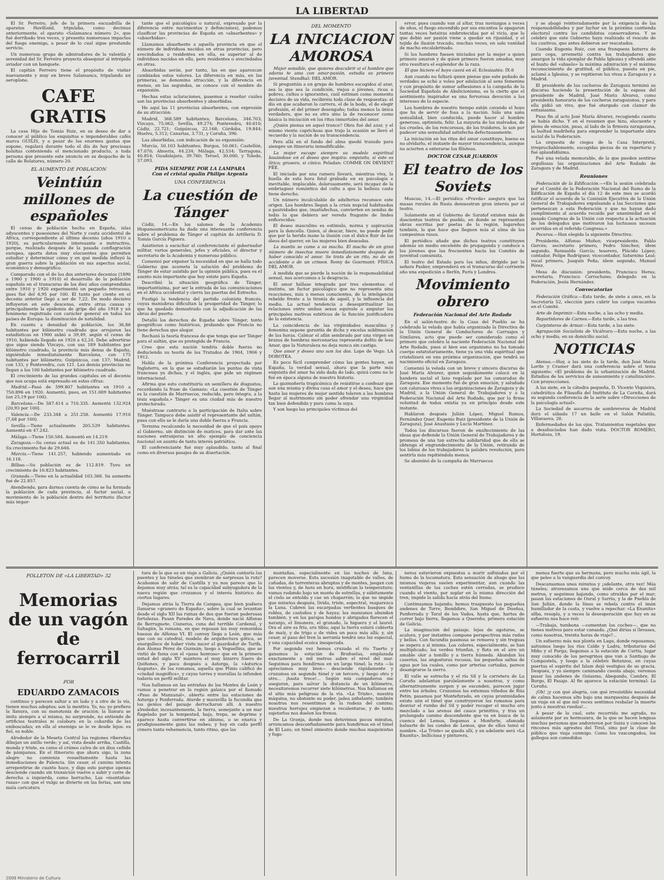LA LIBERTAD
El Sr. Ferreiro, jefe de la primera escuadrilla de aparatos Havilland, tripulaba, como decimos anteriormente, el aparato «Salamanca número 2», que fué derribado tres veces, y presenta numerosos impactos del fuego enemigo, a pesar de lo cual sigue prestando servicio.
Un numeroso grupo de admiradores de la valentía y serenidad del Sr. Ferreiro proyecta obsequiar al intrépido aviador con un banquete.
El capitán Ferreiro tiene el propósito de visitar nuevamente y muy en breve Salamanca, tripulando un aeroplano.
CAFE GRATIS
La casa Hijo de Tomás Ruiz, en su deseo de dar a conocer al público los exquisitos e imponderables cafés marca GUILIS, y a pesar de los enormes gastos que supone, regalará durante todo el día de hoy preciosas bolsitas conteniendo el mencionado producto, a toda persona que presente este anuncio en su despacho de la calle de Relatores, número 20.
EL AUMENTO DE POBLACION
Veintiún millones de españoles
El censo de población hecho en España, islas adyacentes y posesiones del Norte y costa occidental de Africa, correspondiente al último decenio (años 1910 a 1920), es particularmente interesante e instructivo, porque, realizado después de la pasada conflagración europea, aporta datos muy elocuentes que permiten estudiar y determinar cómo y en qué medida influyó la gran guerra sobre la población en sus aspectos social, económico y demográfico.
Comparado con el de los dos anteriores decenios (1890 a 1900 y 1900 a 1910) el desarrollo de la población española en el transcurso de los diez años comprendidos entre 1910 y 1920 experimentó un pequeño retroceso, pues fué del 6,95 por 100. El tanto por ciento en el decenio anterior llegó a ser de 7,22. De modo decisivo influyeron en este descenso, entre otras causas y principalmente la epidemia de gripe del año 1918 y un fenómeno registrado con carácter general en todos los países de Europa: la disminución de natalidad.
En cuanto a densidad de población, los 36,86 habitantes por kilómetro cuadrado que arrojaron las estadísticas en 1900 subió a 39,49, según el censo de 1910, habiendo llegado en 1920 a 42,24. Debe advertirse que sigue siendo Vizcaya, con sus 189 habitantes por kilómetro cuadrado, la provincia más densa de España, siguiéndole inmediatamente Barcelona, con 175 habitantes por kilómetro; Guipúzcoa, con 137; Madrid, con 133, y Pontevedra, con 121. Las demás provincias no llegan a los 100 habitantes por kilómetro cuadrado.
El crecimiento de las grandes capitales en el decenio que nos ocupa está expresado en estas cifras:
Madrid.—Pasó de 599.807 habitantes en 1910 a 750.896 en 1920. Aumentó, pues, en 151.089 habitantes (un 25,19 por 100).
Barcelona.—De 587.414 a 710.335. Aumentó 132.924 (20,93 por 100).
Valencia.—De 233.348 a 251.258. Aumentó 17.910 (7,68 por 100).
Sevilla.—Tiene actualmente 205.529 habitantes. Aumentó en 47.242.
Málaga.—Tiene 150.584. Aumentó en 14.219.
Zaragoza.—Su censo actual es de 141.350 habitantes. Su crecimiento fué de 29.646.
Murcia.—Tiene 141.257, habiendo aumentado en 16.118.
Bilbao.—Su población es de 112.819. Tuvo un crecimiento de 10.823 habitantes.
Granada.—Tiene en la actualidad 103.368. Su aumento fué de 22.857.
Atendiendo, para darnos cuenta de cómo se ha formado la población de cada provincia, al factor social, o movimiento de la población dentro del territorio (factor más impor-
tante que el psicológico o natural, expresado por la diferencia entre nacimientos y defunciones), podemos clasificar las provincias de España en «absorbentes» y «absorbidas».
Llamamos absorbente a aquella provincia en que el número de individuos nacidos en otras provincias, pero avecindados o residentes en ella, es superior al de individuos nacidos en ella, pero residentes o avecindados en otras.
Absorbidas serán, por tanto, las en que aparezcan cambiados estos valores. La diferencia en más, en las primeras, se denomina atracción, y la diferencia en menos, en las segundas, se conoce con el nombre de expansión.
Hechas estas aclaraciones, pasemos a reseñar cuáles son las provincias absorbentes y absorbidas.
He aquí las 11 provincias absorbentes, con expresión de su atracción:
Madrid, 368.589 habitantes; Barcelona, 346.703; Vizcaya, 75.062; Sevilla, 49.274; Pontevedra, 40.610; Cádiz, 22.721; Guipúzcoa, 22.168; Córdoba, 19.844; Huelva, 5.312; Canarias, 3.731, y Coruña, 390.
Las absorbidas, con indicación de su expansión:
Murcia, 50.103 habitantes; Burgos, 50.061; Castellón, 47.070; Almería, 44.234; Málaga, 42.534; Tarragona, 40.854; Guadalajara, 39.760; Teruel, 30.000, y Toledo, 37.093.
PIDA SIEMPRE POR LA LAMPARA
Con el cristal opalin Philips Argenta
UNA CONFERENCIA
La cuestión de Tánger
Cádiz, 14.—En los salones de la Academia Hispanoamericana ha dado una interesante conferencia sobre el problema de Tánger el capitán de Artillería D. Tomás García Figuera.
Asistieron a escuchar al conferenciante el gobernador militar, varios generales, jefes y oficiales, el director y secretario de la Academia y numeroso público.
Comenzó por exponer la necesidad en que se halla todo Gobierno que acometa la solución del problema de Tánger de estar asistido por la opinión pública, pues es el asunto más importante que hoy existe para España.
Describió la situación geográfica de Tánger, importantísima, por ser la entrada de las comunicaciones en el Africa occidental y cierra las puertas del Estrecho.
Fustigó la tendencia del partido colonista francés, cuyas maniobras dificultan la prosperidad de Tánger, lo que ha quedado demostrado con la adjudicación de las obras del puerto.
Detalló los derechos de España sobre Tánger, tanto geográficos como históricos, probando que Francia no tiene derechos que alegar.
Rechazó la teoría francesa de que tenga que ser Tánger para el sultán, que es protegido de Francia.
Cree que esta nación tendría doble fuerza no deduciendo su teoría de los Tratados de 1904, 1906 y 1912.
Habla de la próxima Conferencia proyectada por Inglaterra, en la que se estudiarán los puntos de vista franceses ya dichos, y el inglés, que pide un régimen internacional.
Afirma que esto constituiría un semillero de disgustos, recordando la frase de Gamazo: «La cuestión de Tánger es la cuestión de Marruecos, reducida, pero íntegra, a la tésis española.» Tánger es una ciudad más de nuestro protectorado.
Muéstrase contrario a la participación de Italia sobre Tánger. Tampoco debe asistir el representante del sultán, pues con ello se le daría una doble fuerza a Francia.
Termina recalcando la necesidad de que el país apoye al Gobierno, sin distinción de matices, para dar ante las naciones extranjeras un alto ejemplo de conciencia nacional en asunto de tanto interés patriótico.
El conferenciante fué muy aplaudido, tanto al final como en diversos pasajes de su disertación.
DEL MOMENTO
LA INICIACION AMOROSA
Mujer sensible, que quieres descubrir si el hombre que adoras te ama con amor-pasión, estudia su primera juventud. Stendhal: DEL AMOR.
Si preguntáis a un grupo de hombres escogidos al azar, sea la que sea la condición, viejos o jóvenes, ricos o pobres, cultos o ignorantes, cuál estiman como momento decisivo de su vida, recibiréis toda clase de respuestas: el día en que acabaron la carrera, el de la boda, el de elegir profesión, el del primer desengaño; todas menos la única verdadera, que no es otra sino la de reconocer como básica la iniciación en los ritos inmortales del amor.
¿Quién piensa en aquel trance? Obra fué del azar, y el mismo viento caprichoso que trajo la ocasión se llevó el recuerdo y la noción de su transcendencia.
Pero allá en el fondo del alma quedó trazado para siempre un itinerario inmodificable.
La mujer escoge siempre su modelo espiritual basándose en el deseo que inspira: exquisito, si éste es lírico; grosero, si cínico. Peladan: COMME ON DEVIENT FÉE.
El iniciado por una ramera llevará, mientras viva, la huella de esta hora fatal grabada en su psicología e inevitable, implacable, dolorosamente, será incapaz de la embriaguez romántica del culto a que la belleza casta tiene derecho.
Un número incalculable de adulterios reconoce este origen. Los hombres llegan a la crisis nupcial habituados a pasividades que, insatisfechas, convierten en sendas de tedio lo que debiera ser vereda fragante de lindes enflorecidas.
El deseo masculino es estímulo, norma y aspiración para la doncella. Quien, al descar, hiere, no puede pedir que por la herida mane la ilusión con el dulce fluir de los óleos del querer, en las mujeres bien deseadas.
La mantis se come a su macho. El macho de un gran número de insectos muere inmediatamente después de haber conocido el amor. Se trata de un rito, no de un accidente o de un crimen. Remy de Gourmont: FÍSICA DEL AMOR.
A medida que se pierde la noción de la responsabilidad sexual, nos acercamos a la desgracia.
El amor hállase integrado por tres elementos: el instinto, un factor psicológico que no representa sino reacciones, más o menos conscientes, de la inteligencia rebelde frente a la tiranía de aquél, y la influencia del medio. La actual tendencia a desespiritualizar las relaciones entre ambos sexos equivale a amputar los principales motivos estéticos de la función justificadora de la existencia.
La coincidencia de las virginidades masculina y femenina supone garantía de dicha y excelsa sublimación de las horas. Calmar el afán sembrado por una virgen en brazos de hembras mercenarias representa delito de leso Amor, que la Naturaleza no deja nunca sin castigo.
Que amor y deseo uno son los dos. Lope de Vega: LA DOROTEA.
Es poco fácil comprender cómo las gentes huyen, en España, la verdad sexual, ahora que la parte más exquisita del amor ha sido dada de lado, quizá como no lo fué en época alguna de nuestra historia.
La gazmoñería tragicómica de resistirse a confesar que son una misma y divina cosa el amor y el deseo, hace que hasta las mujeres de mejor sentido toleren a los hombres llegar al matrimonio sin poder ofrendar una virginidad tan bien defendida y pura como la suya.
Y son luego las principales víctimas del
error, pues cuando van al altar, tras noviazgos a veces de años, el fuego encendido por sus encantos lo apagaron tantas veces hetairas embrutecidas por el vicio, que lo que debió ser pasión viene a quedar en rijosidad, y el tejido de ilusión trocado, muchas veces, en solo vanidad de macho encalabrinado.
Si los hombres fuesen iniciados por la mujer a quien primero amaron y de quien primero fueron amados, muy otro resultara el esplendor de la raza.
El que hiciere el hoyo caerá en él. Eclesiastés: IX-8
Aun cuando no faltará quien piense que este puñado de verdades se echó a voleo por adulación al sexo femenino y con propósito de sumar adhesiones a la campaña de la Sociedad Española de Abolicionismo, es lo cierto que el sentimiento inspirador es una fervorosa devoción a los intereses de la especie.
Los hombres de nuestro tiempo están cavando el hoyo que ha de servir de fosa a la nación. Sólo una sana sexualidad, bien conducida, puede hacer al hombre generoso, optimista, feliz. La mayoría de los malvados, de los crueles, de los rencorosos, de los traidores, lo son por padecer una sexualidad satisfecha defectuosamente.
La iniciación en los ritos del amor constituye, bueno es no olvidarlo, el instante de mayor transcendencia, aunque no acierten a enterarse los filisteos.
DOCTOR CESAR JUARROS
El teatro de los Soviets
Moscou, 14.—El periódico «Pravda» asegura que las masas rurales de Rusia demuestran gran interés por el teatro.
Solamente en el Gobierno de Saratof existen más de doscientos teatros de pueblo, en donde se representan obras escritas por poetas de la región, lugareños también, lo que hace que lleguen más al alma de los campesinos rusos.
El periódico añade que dichos teatros constituyen además un medio excelente de propaganda y conduce a los jóvenes que los frecuenten hacia los Comités de juventud comunista.
El teatro del Estado para los niños, dirigido por la señora Pasker, emprenderá en el transcurso del corriente año una expedición a Berlín, París y Londres.
Movimiento obrero
Federación Nacional del Arte Rodado
En el salón-teatro de la Casa del Pueblo se ha celebrado la velada que había organizado la Directiva de la Unión General de Conductores de Carruajes y Similares, acto que puede ser considerado como el primero que celebra la naciente Federación Nacional del Arte Rodado, pues si bien ese organismo no ha tomado cuerpo estatutariamente, tiene ya una vida espiritual que cristalizará en una próxima organización, que tendrá su nacimiento oficial en Zaragoza.
Comenzó la velada con un breve y sincero discurso de José María Alvarez, quien seguidamente colocó en la bandera social el lazo regalado por los camaradas de Zaragoza. Ese momento fué de gran emoción, y saludado con calurosos vivas a las organizaciones de Zaragoza y de Madrid, a la Unión General de Trabajadores y a la Federación Nacional del Arte Rodado, que por la firme voluntad de todos existía ya en principio desde este instante.
Hablaron después Julián López, Miguel Ramos, Fernández Quer, Eugenio Ruiz (presidente de la Unión de Zaragoza), José Anastasio y Lucio Martínez.
Todos los discursos fueron de enaltecimiento de las ideas que defiende la Unión General de Trabajadores y de promesa de una tan estrecha solidaridad que de ella se obtenga el engrandecimiento de la Unión, retirando de los labios de los trabajadores la palabra revolución, para sentirla más repitiéndola menos.
Se abominó de la campaña de Marruecos
y se abogó reinteradamente por la exigencia de las responsabilidades y por luchar en la próxima contienda electoral contra los candidatos conservadores. Y se celebró que este Gobierno haya realizado el rescate de los cautivos, que antes debieron ser rescatados.
Cuando Eugenio Ruiz, con una franqueza baturra de pura cepa, arremetió contra los trabajadores que amargan la vida ejemplar de Pablo Iglesias y ofrendó ante el busto del «abuelo» la máxima admiración y el máximo reconocimiento de gratitud, el público, puesto en pie, aclamó a Iglesias, y se repitieron los vivas a Zaragoza y a Madrid.
El presidente de los cocheros de Zaragoza terminó su discurso haciendo la presentación de la esposa del presidente de Madrid, José María Alvarez, como presidenta honoraria de los cocheros zaragozanos, y para ella pidió un viva, que fué otorgado con clamor de entusiasmo.
Puso fin al acto José María Alvarez, recogiendo cuanto se había dicho. Y en el resumen que hizo, elocuente y pleno de emoción, puso, al lado de la firmeza zaragozana, la lealtad madrileña para emprender la importante obra social de la Federación.
La orquesta de ciegos de la Casa Interpretó, irreprochablemente, escogidas piezas de su repertorio y fué aplaudidísima.
Fué una velada memorable, de la que pueden sentirse orgullosas las organizaciones del Arte Rodado de Zaragoza y de Madrid.
Reuniones
Federación de la Edificación.—«En la sesión celebrada por el Comité de la Federación Nacional del Ramo de la Edificación de España el día 12 de este mes se acordó ratificar el acuerdo de la Comisión Ejecutiva de la Unión General de Trabajadores expulsando a las Secciones que pertenezcan a esta Federación y que no hayan dado cumplimiento al acuerdo recaído por unanimidad en el pasado Congreso de la Unión con respecto a la actuación de los delegados que motivaron los luctuosos sucesos ocurridos en el referido Congreso.»
Poceros.—Han elegido la siguiente Directiva:
Presidente, Alfonso Muñoz; vicepresidente, Pablo Garcés; secretario primero, Pedro Sánchez; ídem segundo, Romualdo García; tesorero, Plácido López; contador, Felipe Rodríguez; vicecontador, Saturnino Leal; vocal primero, Joaquín Peña; ídem segundo, Manuel Pérez.
Mesa de discusión: presidenta, Francisco Heras; secretario, Francisco Corrochano; delegado en la Federación, Jesús Hernández.
Convocatorias
Federación Gráfica.—Esta tarde, de siete a once, en la Secretaría 52, elección para cubrir los cargos vacantes en el Comité.
Arte de Imprimir.—Esta noche, a las ocho y media.
Repartidores de Carnes.—Esta tarde, a las tres.
Carpinteros de Armar.—Esta tarde, a las siete.
Agrupación Socialista de Vicálvaro.—Esta noche, a las ocho y media, en su domicilio social.
NOTICIAS
Ateneo.—Hoy, a las siete de la tarde, don José María Lorite y Cramer dará una conferencia sobre el tema siguiente: «El problema de la urbanización de Madrid. Estudios de los servicios de saneamiento y canalización». Con proyecciones.
A las siete, en la cátedra pequeña, D. Vicente Viquieira, catedrático de Filosofía del Instituto de La Coruña, dará su segunda conferencia de la serie sobre «Direcciones de la psicología actual».
La Sociedad de socorros de sombrereros de Madrid dará el sábado 17 un baile en el Salón Polistilo, Villanueva, 28.
Enfermedades de los ojos. Tratamientos vegetales que a desahuciados han dado vista. DOCTOR ROMERO, Hortaleza, 19.
FOLLETON DE «LA LIBERTAD» 32
Memorias de un vagón de ferrocarril
POR
EDUARDO ZAMACOIS
continuo y parecen saltar a un lado y a otro de la vía, tienen muchos adeptos; son la mentira. Yo, no; yo prefiero la llanura, con su monotonía de oración; la llanura se imita siempre a sí misma; no sorprende, no entiende de artificios teatrales ni colabora en la cobardía de las emboscadas; en ella al enemigo se le ve desde lejos: es fiel, es noble.
Alrededor de la Meseta Central las regiones ribereñas dibujan un anillo verde; y así, vista desde arriba, Castilla, monda y triste, es como el cráneo calvo de un dios ceñido de pámpanos. En el itinerario que ahora sigo, la zona alegre no comienza resueltamente hasta las inmediaciones de Palencia. Sin cesar, el camino intenta arrepentirse de cuanto hace, y digo esto porque apenas desciende cuando sin transición vuelve a subir y corre de derecha a izquierda, como borracho. Las «montañas-rusas» con que el vulgo se divierte en las ferias, son una mala caricatura
tura de lo que es un viaje a Galicia. ¿Quién contaría los puentes y los túneles que siembran de sorpresas la ruta? Acabamos de salir de Castilla y ya nos parece que la dejamos muy atrás; tal es la capacidad subyugadora de la nueva región que cruzamos y el interés histórico de ciertos lugares.
Dejamos atrás la Tierra de Campos, que bien pudiera llamarse «granero de España», sobre la cual se levantan desde el siglo XII las ruinas de dos que fueron poderosas fortalezas. Pasan Paredes de Nava, donde nació Alfonso de Berruguete; Cisneros, cuna del terrible Cardenal, y Sahagún, la romana, en que reposan los muy removidos huesos de Alfonso VI. El convoy llega a León, que más que con su catedral, modelo de arquitectura gótica, se enorgullece de haber visto nacer al guardador de Tarifa, don Alonso Pérez de Guzmán; luego a Veguellina, que se vistió de fama con el «paso honroso» que en la primera mitad del siglo XV mantuvo el muy bizarro Suero de Quiñones, y poco después a Astorga, la «Asturica Augusta», de los romanos, aquella que Plinio calificó de «ciudad magnífica», y cuyas torres y murallas la infunden todavía un perfil militar.
Nos hallamos en las entrañas de los Montes de León y vamos a penetrar en la región galaica por el llamado «Paso de Manzanal», abierto entre las estaciones de Astorga y Ponferrada. Aturde y maravilla la facundia que los genios del paisaje derrocharon allí. A nuestro alrededor, incesantemente, la tierra, semejante a un mar flagelado por la tempestad, baja, trepa, se deprime y aparece hasta convertirse en abismo, o se enarca y prodigiosamente gana las nubes; y hay en cada perfil cimero tanta vehemencia, tanto ritmo, que las
montañas, especialmente en las noches de luna, parecen moverse. Esta sucesión inagotable de valles, de cañadas, de torrenteras abruptas y de montes, juegan con los vientos y, de hora en hora, mixtifican la temperatura: vamos rodando bajo un manto de estrellas, y súbitamente el cielo se entolda y cae un chaparrón; lo que no impide que minutos después, lívida, triste, espectral, reaparezca la Luna. Cubren las escarpadas vertientes bosques de robles, de castaños y de hayas; los manzanos abundan también, y en los parajes hondos y abrigados florecen el naranjo, el limonero, el granado, la higuera y el laurel. Ora el aire es frío, ora tibio; aquí la tierra estará cubierta de maíz, y de trigo o de vides un poco más allá; y, sin cesar, al paso del tren la serranía tendrá una luz especial, y una capacidad ecoica inesperada.
Por segunda vez hemos cruzado el río Tuerto y ganamos la estación de Brañuelas, emplazada exactamente a mil metros sobre el nivel del mar. Seguimos para hundirnos en un largo túnel; la ruta —lo apreciamos muy bien— desciende rápidamente y cruzamos un segundo túnel y un tercero, y luego otro y otro... ¡hasta trece!... Según mis compañeros me aseguran, para salvar la distancia de un kilómetro, necesitaremos recorrer siete kilómetros. Nos hallamos en el sitio más peligroso de la vía. «La Triste», nuestra máquina, no obstante su poder, jadea anhelante; también nosotros nos resentimos de la rudeza del camino; nuestros herrajes empiezan a recalentarse, y de tanto sujetarlos nos duelen los frenos.
De La Granja, donde nos detuvimos pocos minutos, arrancamos desconfiadamente para hundirnos en el túnel de El Lazo; un túnel siniestro donde muchos maquinistas y fogo-
neros estuvieron expuestos a morir asfixiados por el humo de la locomotora. Esta sensación de ahogo que los mismos viajeros suelen experimentar, aun cuando las ventanillas de los coches estén cerradas, se produce cuando el viento, por soplar en la misma dirección del tren, impide la salida hacia atrás del humo.
Continuamos bajando; hemos traspuesto los pequeños andenes de Torre, Bembibre, San Miguel de Dueñas, Ponferrada y Toral de los Vados, hasta que, hartos de correr bajo tierra, llegamos a Quereño, primera estación de Galicia.
La imaginación del paisaje, lejos de agotarse, se acalora, y por instantes compone perspectivas más rudas y bellas. Con facundia pasmosa se renueva y sin treguas se supera a sí misma. Los colores, especialmente, se han multiplicado; los verdes triunfan, y flota en el aire un amable olor a tomillo y a tierra húmeda. Abundan los caseríos, las angosturas rocosas, los pequeños saltos de agua por los cuales, como por arterias cortadas, parece desangrarse la sierra.
El valle se estrecha y el río Sil y la carretera de La Coruña adelantan paralelamente a nosotros, y como alternativamente surgen y se esconden, parecen jugar entre los árboles. Cruzamos los extensos viñedos de Rúa Petín; pasamos por Montefurado, en cuyas proximidades existe aún el túnel que construyeron los romanos para desviar el rumbo del Sil y poder recoger el mucho oro mezclado a las arenas del cauce primitivo, y tras un prolongado camino descendente que va en busca de la cuenca del Lemos, llegamos a Monforte, afamado baluarte de los condes de Lemos, que de ellos tomó el nombre. «La Triste» se queda allí, y en adelante será «La Enanita», bulliciosa y pinturera,
menos fuerte que su hermana, pero mucho más ágil, la que pelee a la vanguardia del convoy.
Descansamos unos minutos y ¡adelante, otra vez! Más túneles; atravesamos uno que mide cerca de dos mil metros, y seguimos bajando, como atraídos por el mar; pasan las estaciones de Oural y Sarria, y la de Puebla de San Julián, donde la línea se rebela contra el imán humillador de la costa, y vuelve a repechar. «La Enanita» silba, resopla, y a veces la desesperación que hay en su esfuerzo nos hace reír.
—Trabaja, tumbona —comentan los coches—, que no tienes motivos para estar cansada. ¿Qué dirías si llevases, como nosotros, treinta horas de viaje?...
Un esfuerzo más nos planta en Lugo, donde reposamos; salvamos luego los ríos Calde y Ladra, tributarios del Miño y el Parga; llegamos a la estación de Curtis, lugar muy conocido de los peregrinos que van a Santiago de Compostela, y luego a la célebre Betanzos, en cuyas puertas el espíritu del Islam dejó vestigios de su gracia. Después, y ya siempre caminando cuesta abajo, veremos pasar los andenes de Guisamo, Abegondo, Cambre, El Burgo, El Pasaje. Al fin aparece la estación terminal: La Coruña.
¡Oh! ¡y con qué alegría, con qué irresistible necesidad de calma hacemos alto bajo una marquesina después de un viaje en el que mil veces sentimos resbalar la muerte junto a nuestras ruedas!...
A pesar de lo cual, este recorrido me agrada, no solamente por su hermosura, de la que se hacen lenguas muchas personas que anduvieron por Suiza y conocen los rincones más agrestes del Tirol, sino por la clase de público que viaja conmigo. Como los vascongados, los gallegos son comedidos
2009 Ministerio de Cultura